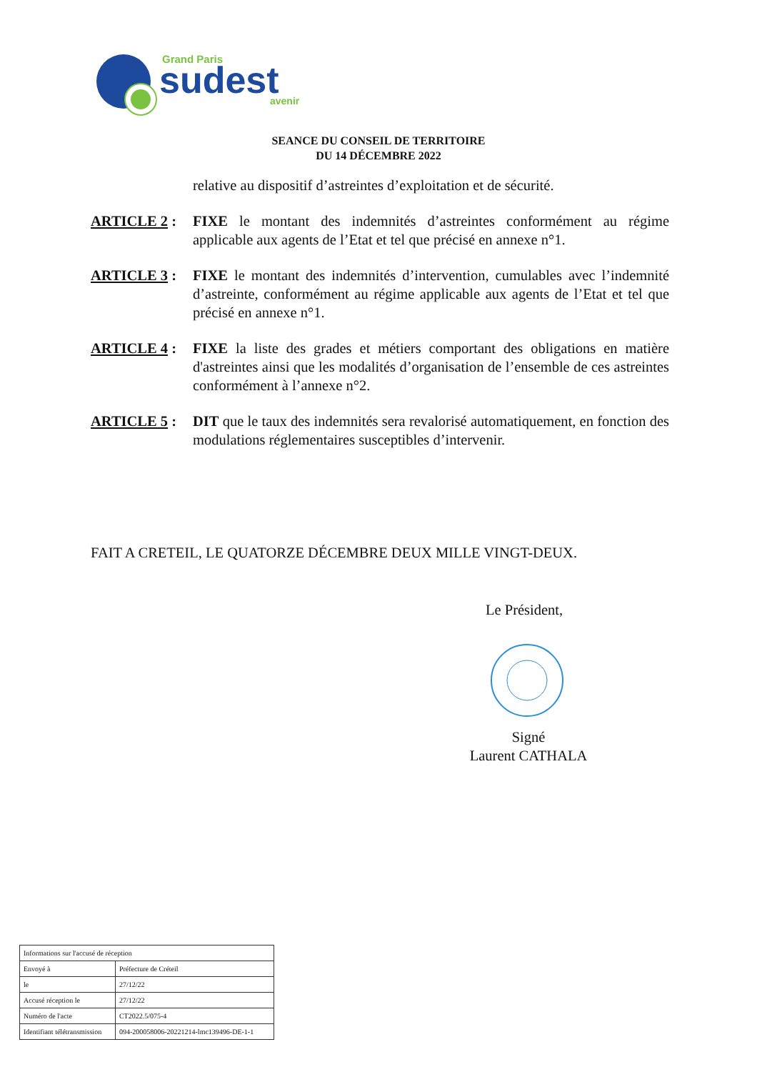Grand Paris
sudest
avenir
SEANCE DU CONSEIL DE TERRITOIRE
DU 14 DÉCEMBRE 2022
relative au dispositif d’astreintes d’exploitation et de sécurité.
ARTICLE 2 : FIXE le montant des indemnités d’astreintes conformément au régime applicable aux agents de l’Etat et tel que précisé en annexe n°1.
ARTICLE 3 : FIXE le montant des indemnités d’intervention, cumulables avec l’indemnité d’astreinte, conformément au régime applicable aux agents de l’Etat et tel que précisé en annexe n°1.
ARTICLE 4 : FIXE la liste des grades et métiers comportant des obligations en matière d'astreintes ainsi que les modalités d’organisation de l’ensemble de ces astreintes conformément à l’annexe n°2.
ARTICLE 5 : DIT que le taux des indemnités sera revalorisé automatiquement, en fonction des modulations réglementaires susceptibles d’intervenir.
FAIT A CRETEIL, LE QUATORZE DÉCEMBRE DEUX MILLE VINGT-DEUX.
Le Président,
Signé
Laurent CATHALA
| Informations sur l'accusé de réception | |
| Envoyé à | Préfecture de Créteil |
| le | 27/12/22 |
| Accusé réception le | 27/12/22 |
| Numéro de l'acte | CT2022.5/075-4 |
| Identifiant télétransmission | 094-200058006-20221214-lmc139496-DE-1-1 |